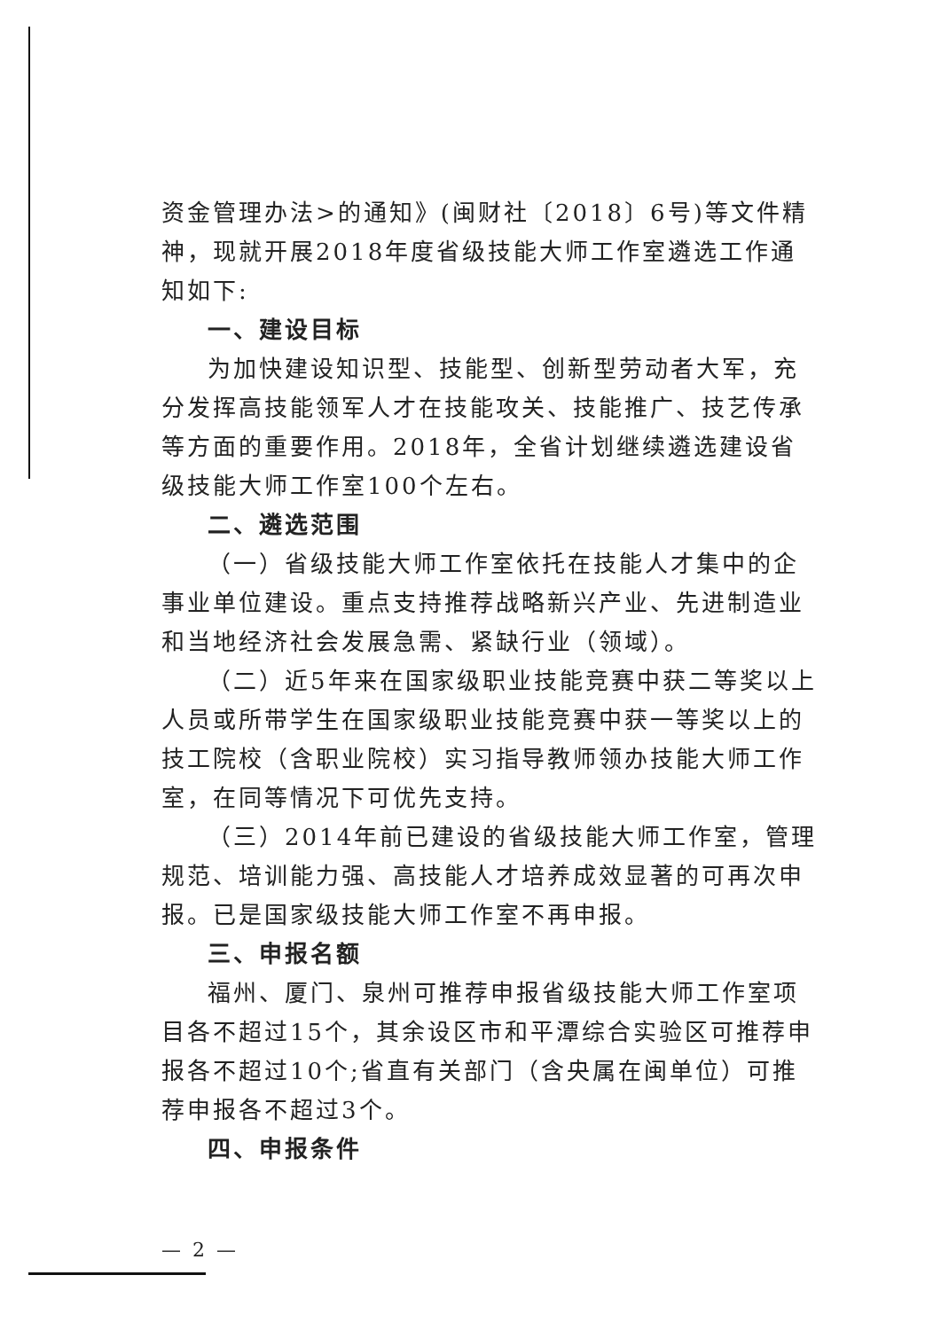资金管理办法>的通知》(闽财社〔2018〕6号)等文件精神，现就开展2018年度省级技能大师工作室遴选工作通知如下:
一、建设目标
为加快建设知识型、技能型、创新型劳动者大军，充分发挥高技能领军人才在技能攻关、技能推广、技艺传承等方面的重要作用。2018年，全省计划继续遴选建设省级技能大师工作室100个左右。
二、遴选范围
（一）省级技能大师工作室依托在技能人才集中的企事业单位建设。重点支持推荐战略新兴产业、先进制造业和当地经济社会发展急需、紧缺行业（领域）。
（二）近5年来在国家级职业技能竞赛中获二等奖以上人员或所带学生在国家级职业技能竞赛中获一等奖以上的技工院校（含职业院校）实习指导教师领办技能大师工作室，在同等情况下可优先支持。
（三）2014年前已建设的省级技能大师工作室，管理规范、培训能力强、高技能人才培养成效显著的可再次申报。已是国家级技能大师工作室不再申报。
三、申报名额
福州、厦门、泉州可推荐申报省级技能大师工作室项目各不超过15个，其余设区市和平潭综合实验区可推荐申报各不超过10个;省直有关部门（含央属在闽单位）可推荐申报各不超过3个。
四、申报条件
— 2 —